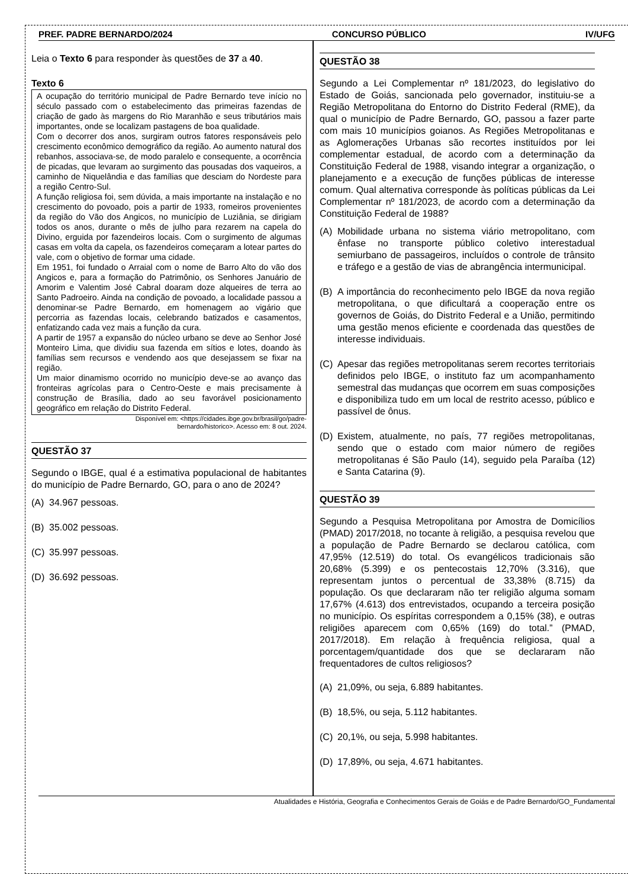PREF. PADRE BERNARDO/2024 CONCURSO PÚBLICO IV/UFG
Leia o Texto 6 para responder às questões de 37 a 40.
Texto 6
A ocupação do território municipal de Padre Bernardo teve início no século passado com o estabelecimento das primeiras fazendas de criação de gado às margens do Rio Maranhão e seus tributários mais importantes, onde se localizam pastagens de boa qualidade.
Com o decorrer dos anos, surgiram outros fatores responsáveis pelo crescimento econômico demográfico da região. Ao aumento natural dos rebanhos, associava-se, de modo paralelo e consequente, a ocorrência de picadas, que levaram ao surgimento das pousadas dos vaqueiros, a caminho de Niquelândia e das famílias que desciam do Nordeste para a região Centro-Sul.
A função religiosa foi, sem dúvida, a mais importante na instalação e no crescimento do povoado, pois a partir de 1933, romeiros provenientes da região do Vão dos Angicos, no município de Luziânia, se dirigiam todos os anos, durante o mês de julho para rezarem na capela do Divino, erguida por fazendeiros locais. Com o surgimento de algumas casas em volta da capela, os fazendeiros começaram a lotear partes do vale, com o objetivo de formar uma cidade.
Em 1951, foi fundado o Arraial com o nome de Barro Alto do vão dos Angicos e, para a formação do Patrimônio, os Senhores Januário de Amorim e Valentim José Cabral doaram doze alqueires de terra ao Santo Padroeiro. Ainda na condição de povoado, a localidade passou a denominar-se Padre Bernardo, em homenagem ao vigário que percorria as fazendas locais, celebrando batizados e casamentos, enfatizando cada vez mais a função da cura.
A partir de 1957 a expansão do núcleo urbano se deve ao Senhor José Monteiro Lima, que dividiu sua fazenda em sítios e lotes, doando às famílias sem recursos e vendendo aos que desejassem se fixar na região.
Um maior dinamismo ocorrido no município deve-se ao avanço das fronteiras agrícolas para o Centro-Oeste e mais precisamente à construção de Brasília, dado ao seu favorável posicionamento geográfico em relação do Distrito Federal.
Disponível em: <https://cidades.ibge.gov.br/brasil/go/padre-
bernardo/historico>. Acesso em: 8 out. 2024.
QUESTÃO 37
Segundo o IBGE, qual é a estimativa populacional de habitantes do município de Padre Bernardo, GO, para o ano de 2024?
(A) 34.967 pessoas.
(B) 35.002 pessoas.
(C) 35.997 pessoas.
(D) 36.692 pessoas.
QUESTÃO 38
Segundo a Lei Complementar nº 181/2023, do legislativo do Estado de Goiás, sancionada pelo governador, instituiu-se a Região Metropolitana do Entorno do Distrito Federal (RME), da qual o município de Padre Bernardo, GO, passou a fazer parte com mais 10 municípios goianos. As Regiões Metropolitanas e as Aglomerações Urbanas são recortes instituídos por lei complementar estadual, de acordo com a determinação da Constituição Federal de 1988, visando integrar a organização, o planejamento e a execução de funções públicas de interesse comum. Qual alternativa corresponde às políticas públicas da Lei Complementar nº 181/2023, de acordo com a determinação da Constituição Federal de 1988?
(A) Mobilidade urbana no sistema viário metropolitano, com ênfase no transporte público coletivo interestadual semiurbano de passageiros, incluídos o controle de trânsito e tráfego e a gestão de vias de abrangência intermunicipal.
(B) A importância do reconhecimento pelo IBGE da nova região metropolitana, o que dificultará a cooperação entre os governos de Goiás, do Distrito Federal e a União, permitindo uma gestão menos eficiente e coordenada das questões de interesse individuais.
(C) Apesar das regiões metropolitanas serem recortes territoriais definidos pelo IBGE, o instituto faz um acompanhamento semestral das mudanças que ocorrem em suas composições e disponibiliza tudo em um local de restrito acesso, público e passível de ônus.
(D) Existem, atualmente, no país, 77 regiões metropolitanas, sendo que o estado com maior número de regiões metropolitanas é São Paulo (14), seguido pela Paraíba (12) e Santa Catarina (9).
QUESTÃO 39
Segundo a Pesquisa Metropolitana por Amostra de Domicílios (PMAD) 2017/2018, no tocante à religião, a pesquisa revelou que a população de Padre Bernardo se declarou católica, com 47,95% (12.519) do total. Os evangélicos tradicionais são 20,68% (5.399) e os pentecostais 12,70% (3.316), que representam juntos o percentual de 33,38% (8.715) da população. Os que declararam não ter religião alguma somam 17,67% (4.613) dos entrevistados, ocupando a terceira posição no município. Os espíritas correspondem a 0,15% (38), e outras religiões aparecem com 0,65% (169) do total.” (PMAD, 2017/2018). Em relação à frequência religiosa, qual a porcentagem/quantidade dos que se declararam não frequentadores de cultos religiosos?
(A) 21,09%, ou seja, 6.889 habitantes.
(B) 18,5%, ou seja, 5.112 habitantes.
(C) 20,1%, ou seja, 5.998 habitantes.
(D) 17,89%, ou seja, 4.671 habitantes.
Atualidades e História, Geografia e Conhecimentos Gerais de Goiás e de Padre Bernardo/GO_Fundamental